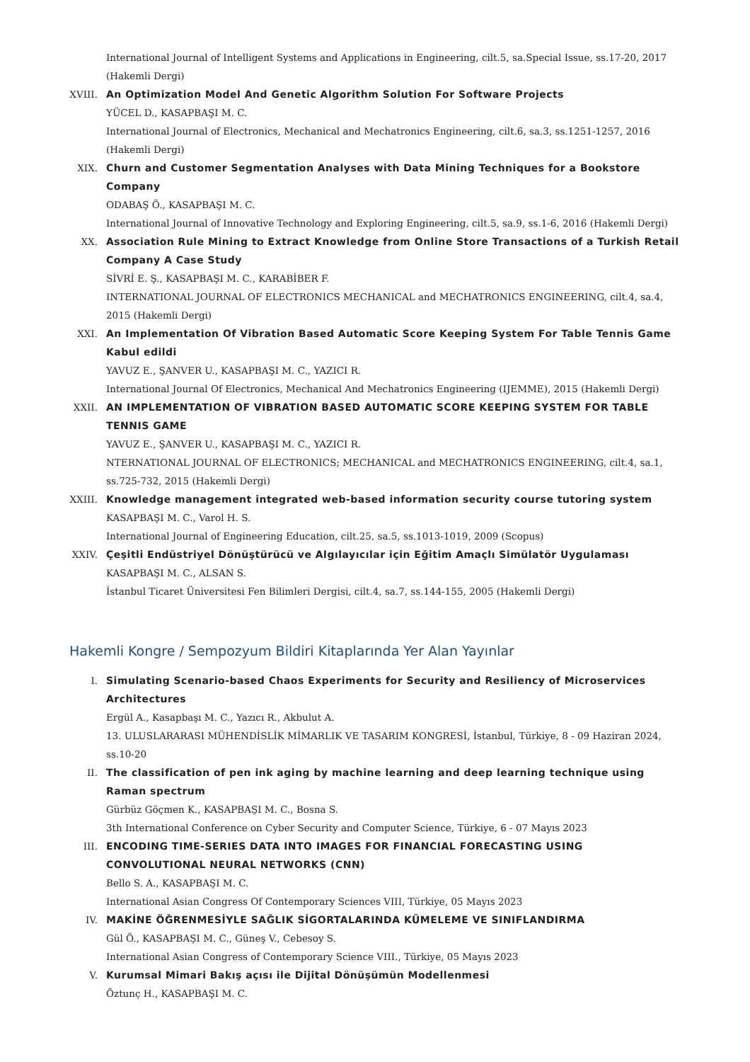International Journal of Intelligent Systems and Applications in Engineering, cilt.5, sa.Special Issue, ss.17-20, 2017 (Hakemli Dergi)
XVIII. An Optimization Model And Genetic Algorithm Solution For Software Projects
YÜCEL D., KASAPBAŞI M. C.
International Journal of Electronics, Mechanical and Mechatronics Engineering, cilt.6, sa.3, ss.1251-1257, 2016 (Hakemli Dergi)
XIX. Churn and Customer Segmentation Analyses with Data Mining Techniques for a Bookstore Company
ODABAŞ Ö., KASAPBAŞI M. C.
International Journal of Innovative Technology and Exploring Engineering, cilt.5, sa.9, ss.1-6, 2016 (Hakemli Dergi)
XX. Association Rule Mining to Extract Knowledge from Online Store Transactions of a Turkish Retail Company A Case Study
SİVRİ E. Ş., KASAPBAŞI M. C., KARABİBER F.
INTERNATIONAL JOURNAL OF ELECTRONICS MECHANICAL and MECHATRONICS ENGINEERING, cilt.4, sa.4, 2015 (Hakemli Dergi)
XXI. An Implementation Of Vibration Based Automatic Score Keeping System For Table Tennis Game Kabul edildi
YAVUZ E., ŞANVER U., KASAPBAŞI M. C., YAZICI R.
International Journal Of Electronics, Mechanical And Mechatronics Engineering (IJEMME), 2015 (Hakemli Dergi)
XXII. AN IMPLEMENTATION OF VIBRATION BASED AUTOMATIC SCORE KEEPING SYSTEM FOR TABLE TENNIS GAME
YAVUZ E., ŞANVER U., KASAPBAŞI M. C., YAZICI R.
NTERNATIONAL JOURNAL OF ELECTRONICS; MECHANICAL and MECHATRONICS ENGINEERING, cilt.4, sa.1, ss.725-732, 2015 (Hakemli Dergi)
XXIII. Knowledge management integrated web-based information security course tutoring system
KASAPBAŞI M. C., Varol H. S.
International Journal of Engineering Education, cilt.25, sa.5, ss.1013-1019, 2009 (Scopus)
XXIV. Çeşitli Endüstriyel Dönüştürücü ve Algılayıcılar için Eğitim Amaçlı Simülatör Uygulaması
KASAPBAŞI M. C., ALSAN S.
İstanbul Ticaret Üniversitesi Fen Bilimleri Dergisi, cilt.4, sa.7, ss.144-155, 2005 (Hakemli Dergi)
Hakemli Kongre / Sempozyum Bildiri Kitaplarında Yer Alan Yayınlar
I. Simulating Scenario-based Chaos Experiments for Security and Resiliency of Microservices Architectures
Ergül A., Kasapbaşı M. C., Yazıcı R., Akbulut A.
13. ULUSLARARASI MÜHENDİSLİK MİMARLIK VE TASARIM KONGRESİ, İstanbul, Türkiye, 8 - 09 Haziran 2024, ss.10-20
II. The classification of pen ink aging by machine learning and deep learning technique using Raman spectrum
Gürbüz Göçmen K., KASAPBAŞI M. C., Bosna S.
3th International Conference on Cyber Security and Computer Science, Türkiye, 6 - 07 Mayıs 2023
III. ENCODING TIME-SERIES DATA INTO IMAGES FOR FINANCIAL FORECASTING USING CONVOLUTIONAL NEURAL NETWORKS (CNN)
Bello S. A., KASAPBAŞI M. C.
International Asian Congress Of Contemporary Sciences VIII, Türkiye, 05 Mayıs 2023
IV. MAKİNE ÖĞRENMESİYLE SAĞLIK SİGORTALARINDA KÜMELEME VE SINIFLANDIRMA
Gül Ö., KASAPBAŞI M. C., Güneş V., Cebesoy S.
International Asian Congress of Contemporary Science VIII., Türkiye, 05 Mayıs 2023
V. Kurumsal Mimari Bakış açısı ile Dijital Dönüşümün Modellenmesi
Öztunç H., KASAPBAŞI M. C.